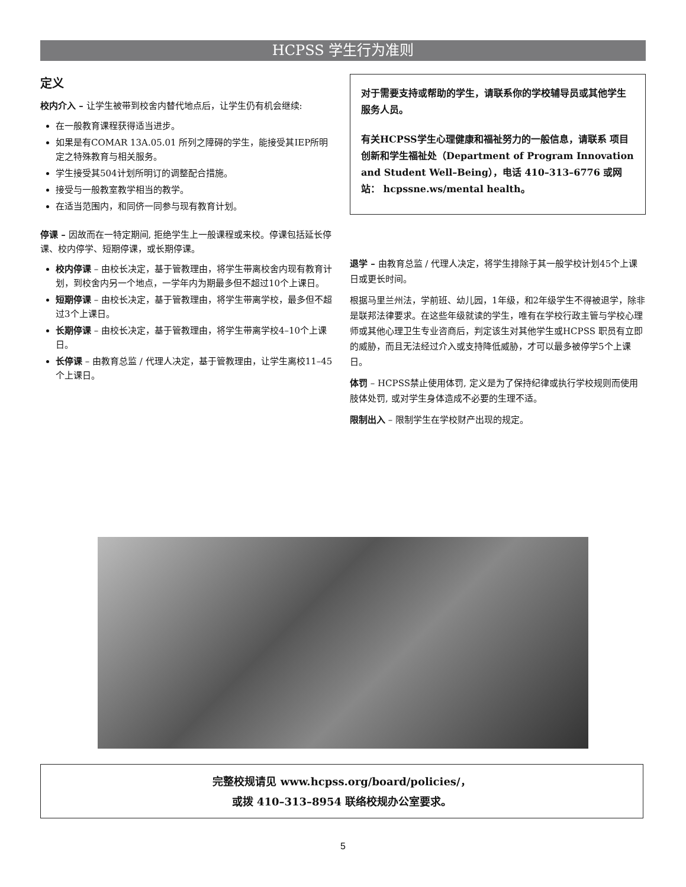HCPSS 学生行为准则
定义
校内介入 – 让学生被带到校舍内替代地点后，让学生仍有机会继续:
在一般教育课程获得适当进步。
如果是有COMAR 13A.05.01 所列之障碍的学生，能接受其IEP所明定之特殊教育与相关服务。
学生接受其504计划所明订的调整配合措施。
接受与一般教室教学相当的教学。
在适当范围内，和同侪一同参与现有教育计划。
停课 – 因故而在一特定期间, 拒绝学生上一般课程或来校。停课包括延长停课、校内停学、短期停课，或长期停课。
校内停课 – 由校长决定，基于管教理由，将学生带离校舍内现有教育计划，到校舍内另一个地点，一学年内为期最多但不超过10个上课日。
短期停课 – 由校长决定，基于管教理由，将学生带离学校，最多但不超过3个上课日。
长期停课 – 由校长决定，基于管教理由，将学生带离学校4–10个上课日。
长停课 – 由教育总监 / 代理人决定，基于管教理由，让学生离校11–45个上课日。
对于需要支持或帮助的学生，请联系你的学校辅导员或其他学生服务人员。
有关HCPSS学生心理健康和福祉努力的一般信息，请联系 项目创新和学生福祉处（Department of Program Innovation and Student Well–Being），电话 410–313–6776 或网站： hcpssne.ws/mental health。
退学 – 由教育总监 / 代理人决定，将学生排除于其一般学校计划45个上课日或更长时间。
根据马里兰州法，学前班、幼儿园，1年级，和2年级学生不得被退学，除非是联邦法律要求。在这些年级就读的学生，唯有在学校行政主管与学校心理师或其他心理卫生专业咨商后，判定该生对其他学生或HCPSS 职员有立即的威胁，而且无法经过介入或支持降低威胁，才可以最多被停学5个上课日。
体罚 – HCPSS禁止使用体罚, 定义是为了保持纪律或执行学校规则而使用肢体处罚, 或对学生身体造成不必要的生理不适。
限制出入 – 限制学生在学校财产出现的规定。
完整校规请见 www.hcpss.org/board/policies/，
或拨 410–313–8954 联络校规办公室要求。
5